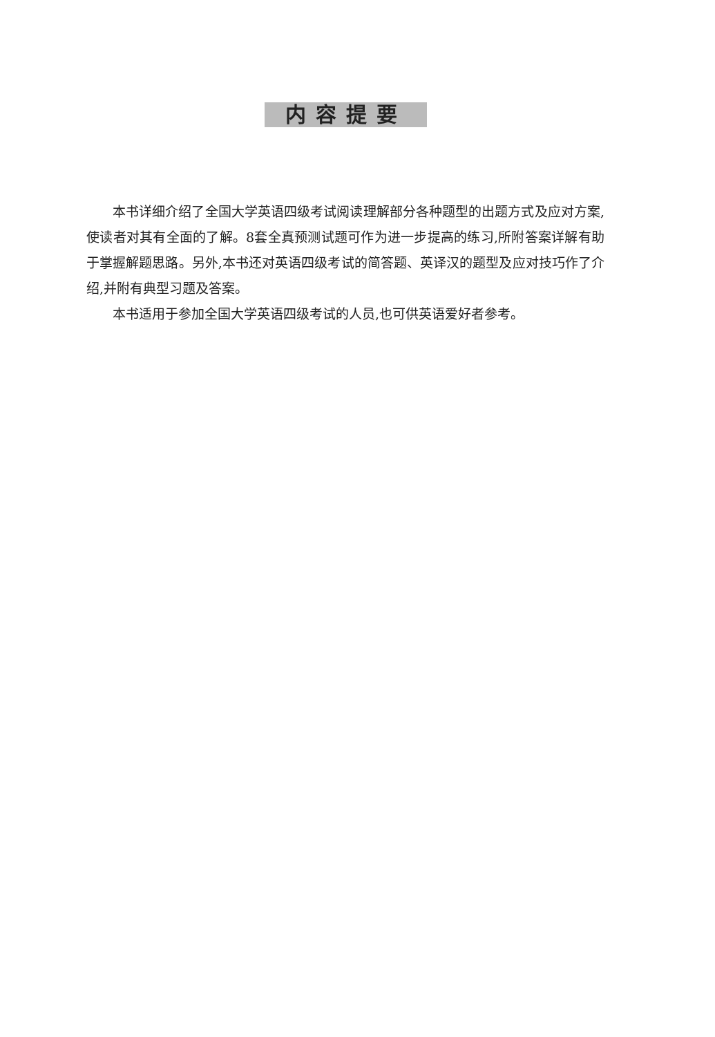内容提要
本书详细介绍了全国大学英语四级考试阅读理解部分各种题型的出题方式及应对方案,使读者对其有全面的了解。8套全真预测试题可作为进一步提高的练习,所附答案详解有助于掌握解题思路。另外,本书还对英语四级考试的简答题、英译汉的题型及应对技巧作了介绍,并附有典型习题及答案。
本书适用于参加全国大学英语四级考试的人员,也可供英语爱好者参考。